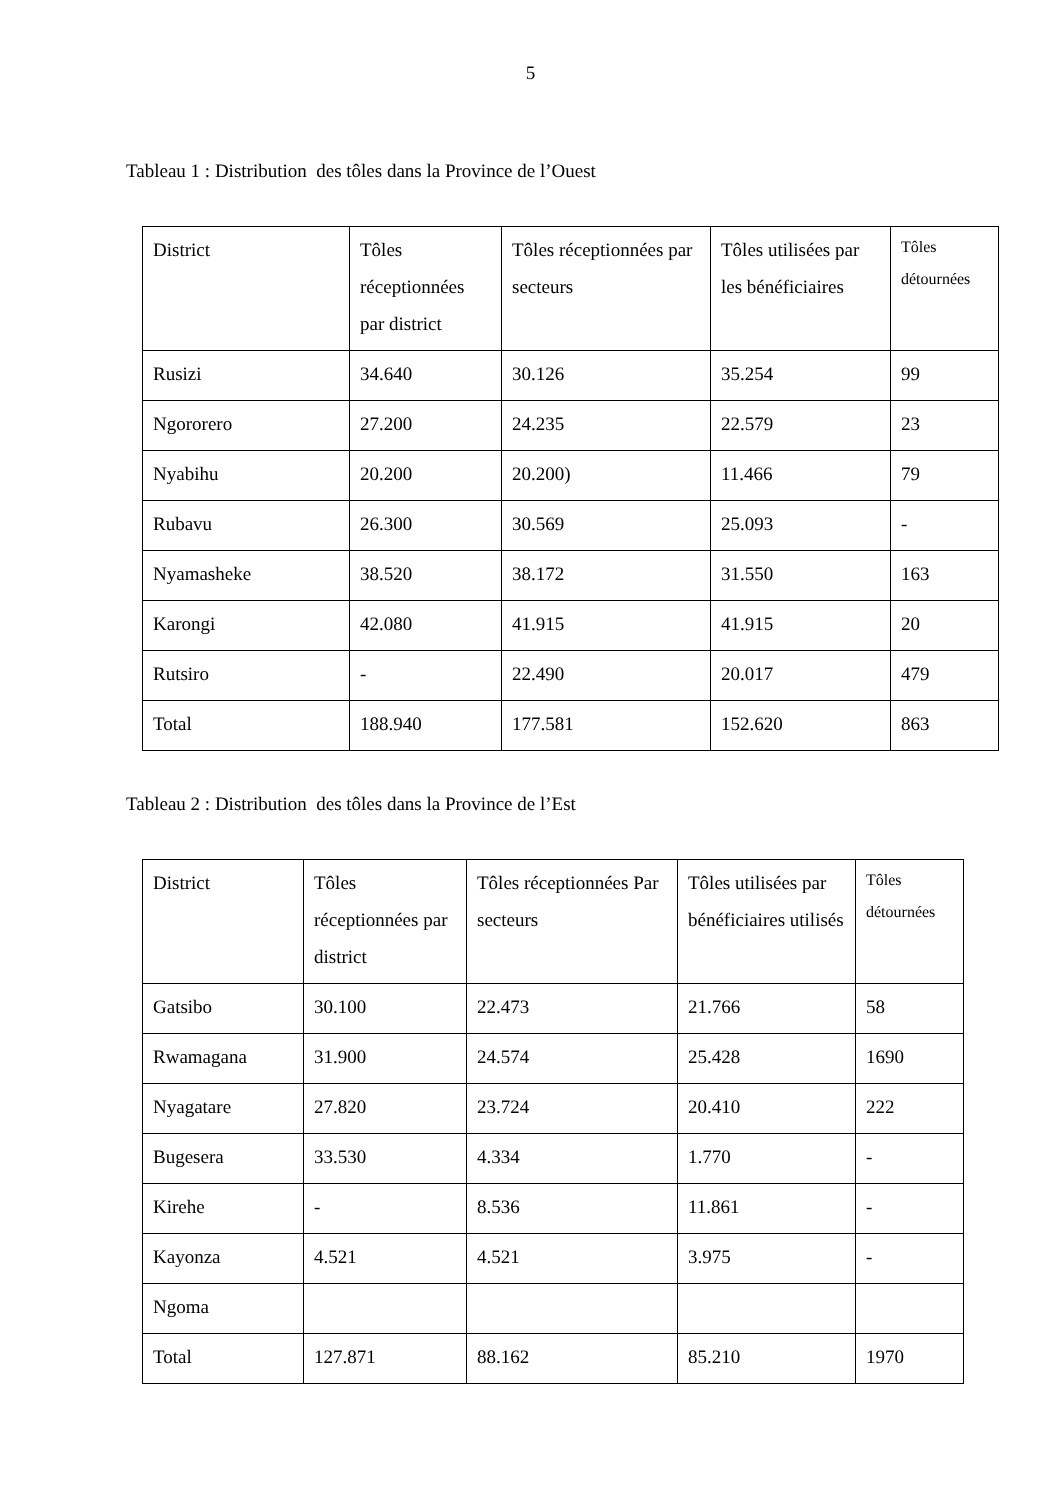5
Tableau 1 : Distribution des tôles dans la Province de l’Ouest
| District | Tôles réceptionnées par district | Tôles réceptionnées par secteurs | Tôles utilisées par les bénéficiaires | Tôles détournées |
| Rusizi | 34.640 | 30.126 | 35.254 | 99 |
| Ngororero | 27.200 | 24.235 | 22.579 | 23 |
| Nyabihu | 20.200 | 20.200) | 11.466 | 79 |
| Rubavu | 26.300 | 30.569 | 25.093 | - |
| Nyamasheke | 38.520 | 38.172 | 31.550 | 163 |
| Karongi | 42.080 | 41.915 | 41.915 | 20 |
| Rutsiro | - | 22.490 | 20.017 | 479 |
| Total | 188.940 | 177.581 | 152.620 | 863 |
Tableau 2 : Distribution des tôles dans la Province de l’Est
| District | Tôles réceptionnées par district | Tôles réceptionnées Par secteurs | Tôles utilisées par bénéficiaires utilisés | Tôles détournées |
| Gatsibo | 30.100 | 22.473 | 21.766 | 58 |
| Rwamagana | 31.900 | 24.574 | 25.428 | 1690 |
| Nyagatare | 27.820 | 23.724 | 20.410 | 222 |
| Bugesera | 33.530 | 4.334 | 1.770 | - |
| Kirehe | - | 8.536 | 11.861 | - |
| Kayonza | 4.521 | 4.521 | 3.975 | - |
| Ngoma | | | | |
| Total | 127.871 | 88.162 | 85.210 | 1970 |